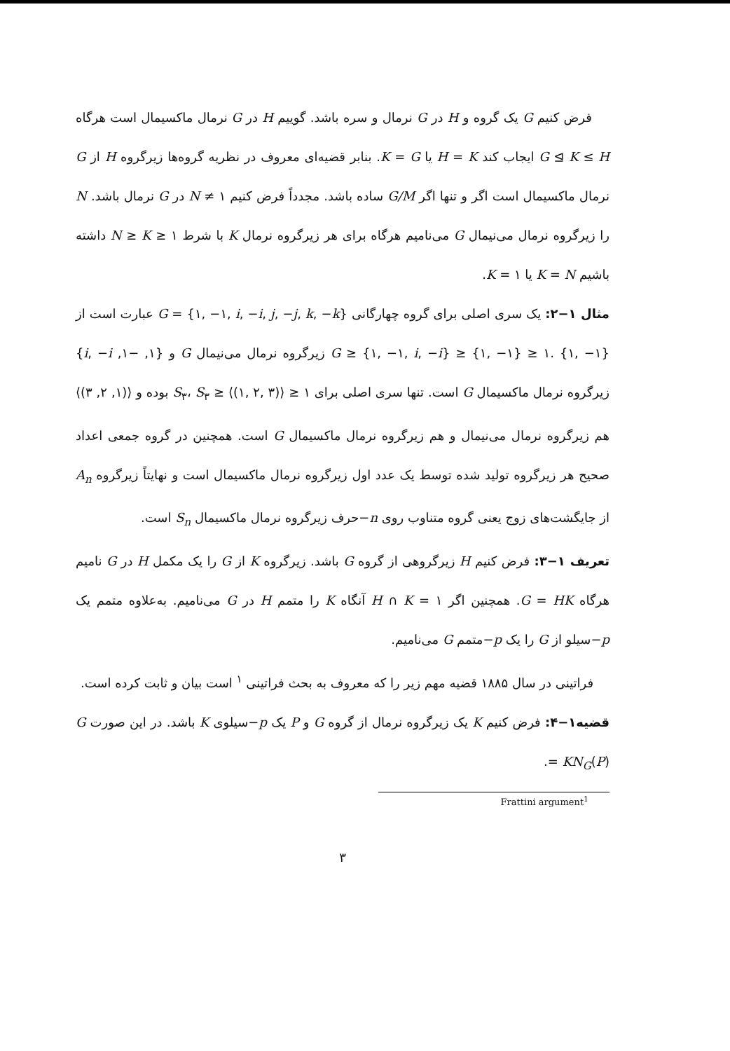فرض کنیم G یک گروه و H در G نرمال و سره باشد. گوییم H در G نرمال ماکسیمال است هرگاه G ⊴ K ≤ H ایجاب کند H = K یا K = G. بنابر قضیه‌ای معروف در نظریه گروه‌ها زیرگروه H از G نرمال ماکسیمال است اگر و تنها اگر G/M ساده باشد. مجدداً فرض کنیم ۱ ≠ N در G نرمال باشد. N را زیرگروه نرمال می‌نیمال G می‌نامیم هرگاه برای هر زیرگروه نرمال K با شرط N ≥ K ≥ ۱ داشته باشیم K = N یا K = ۱.
مثال ۱−۲: یک سری اصلی برای گروه چهارگانی {G = {۱, −۱, i, −i, j, −j, k, −k عبارت است از G ≥ {۱, −۱, i, −i} ≥ {۱, −۱} ≥ ۱. {۱, −۱} زیرگروه نرمال می‌نیمال G و {۱, −۱, i, −i} زیرگروه نرمال ماکسیمال G است. تنها سری اصلی برای S<sub>۳</sub>، S<sub>۳</sub> ≥ ⟨(۱, ۲, ۳)⟩ ≥ ۱ بوده و ⟨(۱, ۲, ۳)⟩ هم زیرگروه نرمال می‌نیمال و هم زیرگروه نرمال ماکسیمال G است. همچنین در گروه جمعی اعداد صحیح هر زیرگروه تولید شده توسط یک عدد اول زیرگروه نرمال ماکسیمال است و نهایتاً زیرگروه A<sub>n</sub> از جایگشت‌های زوج یعنی گروه متناوب روی n−حرف زیرگروه نرمال ماکسیمال S<sub>n</sub> است.
تعریف ۱−۳: فرض کنیم H زیرگروهی از گروه G باشد. زیرگروه K از G را یک مکمل H در G نامیم هرگاه G = HK. همچنین اگر H ∩ K = ۱ آنگاه K را متمم H در G می‌نامیم. به‌علاوه متمم یک p−سیلو از G را یک p−متمم G می‌نامیم.
فراتینی در سال ۱۸۸۵ قضیه مهم زیر را که معروف به بحث فراتینی <sup>۱</sup> است بیان و ثابت کرده است.
قضیه۱−۴: فرض کنیم K یک زیرگروه نرمال از گروه G و P یک p−سیلوی K باشد. در این صورت G = KN<sub>G</sub>(P).
Frattini argument<sup>1</sup>
۳